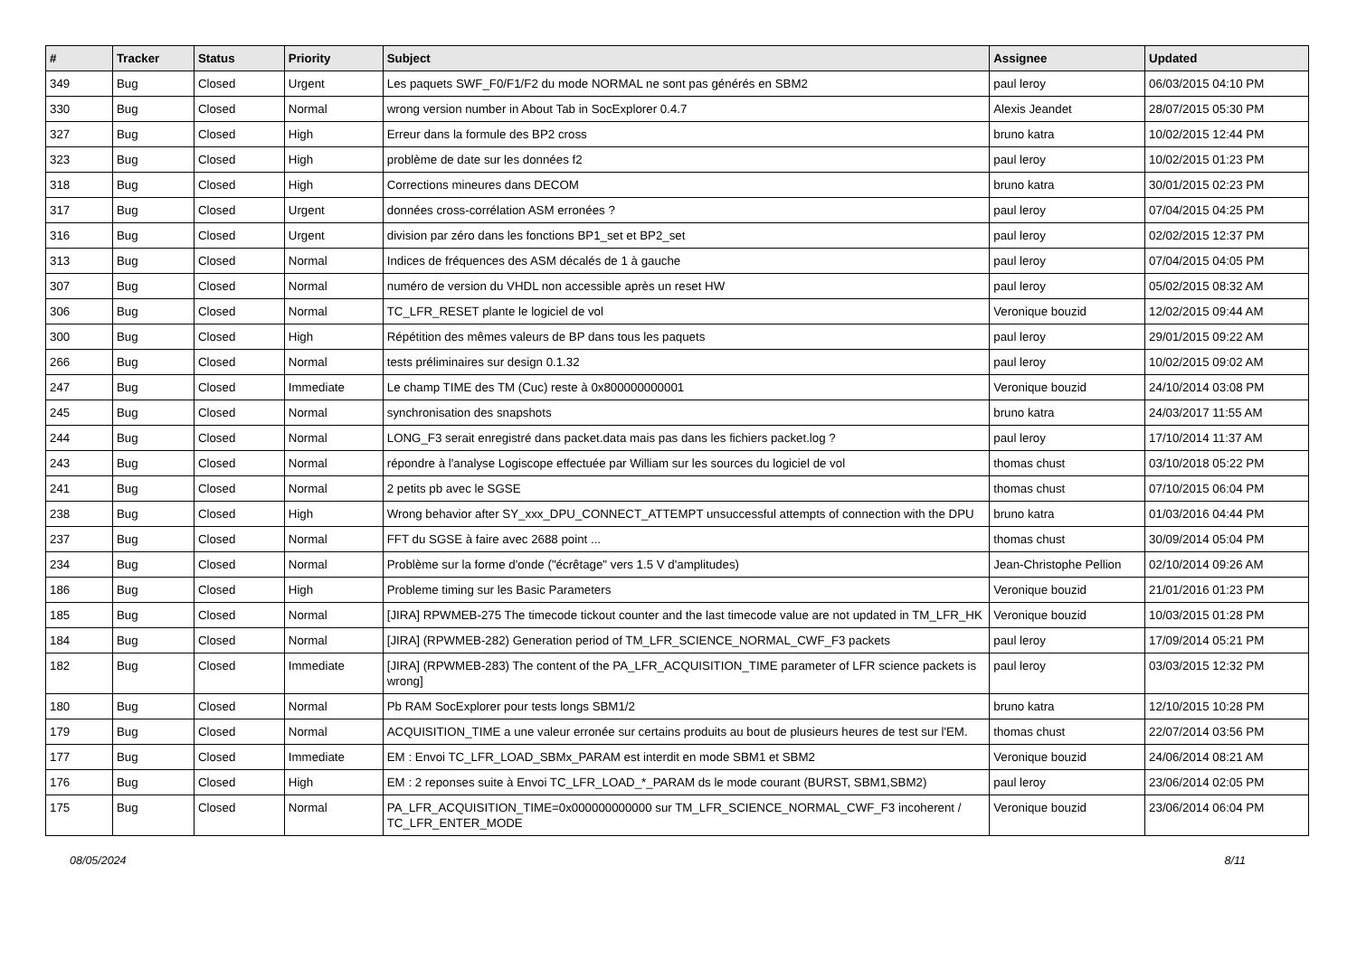| # | Tracker | Status | Priority | Subject | Assignee | Updated |
| --- | --- | --- | --- | --- | --- | --- |
| 349 | Bug | Closed | Urgent | Les paquets SWF_F0/F1/F2 du mode NORMAL ne sont pas générés en SBM2 | paul leroy | 06/03/2015 04:10 PM |
| 330 | Bug | Closed | Normal | wrong version number in About Tab in SocExplorer 0.4.7 | Alexis Jeandet | 28/07/2015 05:30 PM |
| 327 | Bug | Closed | High | Erreur dans la formule des BP2 cross | bruno katra | 10/02/2015 12:44 PM |
| 323 | Bug | Closed | High | problème de date sur les données f2 | paul leroy | 10/02/2015 01:23 PM |
| 318 | Bug | Closed | High | Corrections mineures dans DECOM | bruno katra | 30/01/2015 02:23 PM |
| 317 | Bug | Closed | Urgent | données cross-corrélation ASM erronées ? | paul leroy | 07/04/2015 04:25 PM |
| 316 | Bug | Closed | Urgent | division par zéro dans les fonctions BP1_set et BP2_set | paul leroy | 02/02/2015 12:37 PM |
| 313 | Bug | Closed | Normal | Indices de fréquences des ASM décalés de 1 à gauche | paul leroy | 07/04/2015 04:05 PM |
| 307 | Bug | Closed | Normal | numéro de version du VHDL non accessible après un reset HW | paul leroy | 05/02/2015 08:32 AM |
| 306 | Bug | Closed | Normal | TC_LFR_RESET plante le logiciel de vol | Veronique bouzid | 12/02/2015 09:44 AM |
| 300 | Bug | Closed | High | Répétition des mêmes valeurs de BP dans tous les paquets | paul leroy | 29/01/2015 09:22 AM |
| 266 | Bug | Closed | Normal | tests préliminaires sur design 0.1.32 | paul leroy | 10/02/2015 09:02 AM |
| 247 | Bug | Closed | Immediate | Le champ TIME des TM (Cuc) reste à 0x800000000001 | Veronique bouzid | 24/10/2014 03:08 PM |
| 245 | Bug | Closed | Normal | synchronisation des snapshots | bruno katra | 24/03/2017 11:55 AM |
| 244 | Bug | Closed | Normal | LONG_F3 serait enregistré dans packet.data mais pas dans les fichiers packet.log ? | paul leroy | 17/10/2014 11:37 AM |
| 243 | Bug | Closed | Normal | répondre à l'analyse Logiscope effectuée par William sur les sources du logiciel de vol | thomas chust | 03/10/2018 05:22 PM |
| 241 | Bug | Closed | Normal | 2 petits pb avec le SGSE | thomas chust | 07/10/2015 06:04 PM |
| 238 | Bug | Closed | High | Wrong behavior after SY_xxx_DPU_CONNECT_ATTEMPT unsuccessful attempts of connection with the DPU | bruno katra | 01/03/2016 04:44 PM |
| 237 | Bug | Closed | Normal | FFT du SGSE à faire avec 2688 point ... | thomas chust | 30/09/2014 05:04 PM |
| 234 | Bug | Closed | Normal | Problème sur la forme d'onde ("écrêtage" vers 1.5 V d'amplitudes) | Jean-Christophe Pellion | 02/10/2014 09:26 AM |
| 186 | Bug | Closed | High | Probleme timing sur les Basic Parameters | Veronique bouzid | 21/01/2016 01:23 PM |
| 185 | Bug | Closed | Normal | [JIRA] RPWMEB-275 The timecode tickout counter and the last timecode value are not updated in TM_LFR_HK | Veronique bouzid | 10/03/2015 01:28 PM |
| 184 | Bug | Closed | Normal | [JIRA] (RPWMEB-282) Generation period of TM_LFR_SCIENCE_NORMAL_CWF_F3 packets | paul leroy | 17/09/2014 05:21 PM |
| 182 | Bug | Closed | Immediate | [JIRA] (RPWMEB-283) The content of the PA_LFR_ACQUISITION_TIME parameter of LFR science packets is wrong] | paul leroy | 03/03/2015 12:32 PM |
| 180 | Bug | Closed | Normal | Pb RAM SocExplorer pour tests longs SBM1/2 | bruno katra | 12/10/2015 10:28 PM |
| 179 | Bug | Closed | Normal | ACQUISITION_TIME a une valeur erronée sur certains produits au bout de plusieurs heures de test sur l'EM. | thomas chust | 22/07/2014 03:56 PM |
| 177 | Bug | Closed | Immediate | EM : Envoi TC_LFR_LOAD_SBMx_PARAM est interdit en mode SBM1 et SBM2 | Veronique bouzid | 24/06/2014 08:21 AM |
| 176 | Bug | Closed | High | EM : 2 reponses suite à Envoi TC_LFR_LOAD_*_PARAM ds le mode courant (BURST, SBM1,SBM2) | paul leroy | 23/06/2014 02:05 PM |
| 175 | Bug | Closed | Normal | PA_LFR_ACQUISITION_TIME=0x000000000000 sur TM_LFR_SCIENCE_NORMAL_CWF_F3 incoherent / TC_LFR_ENTER_MODE | Veronique bouzid | 23/06/2014 06:04 PM |
08/05/2024 8/11